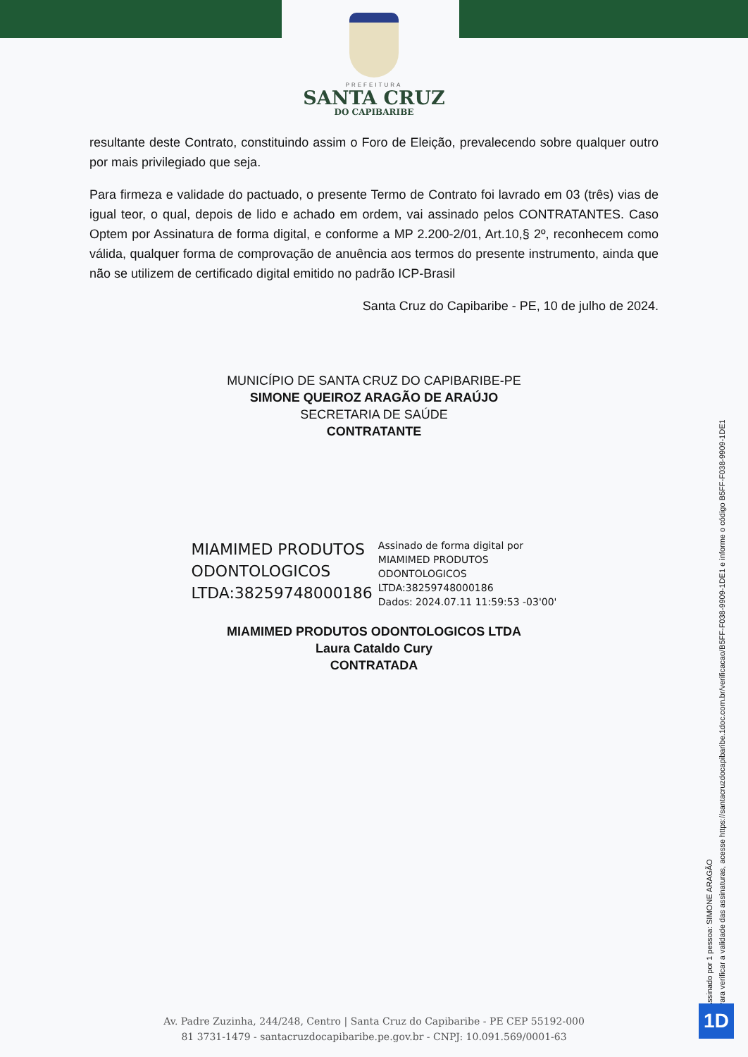PREFEITURA
SANTA CRUZ
DO CAPIBARIBE
resultante deste Contrato, constituindo assim o Foro de Eleição, prevalecendo sobre qualquer outro por mais privilegiado que seja.
Para firmeza e validade do pactuado, o presente Termo de Contrato foi lavrado em 03 (três) vias de igual teor, o qual, depois de lido e achado em ordem, vai assinado pelos CONTRATANTES. Caso Optem por Assinatura de forma digital, e conforme a MP 2.200-2/01, Art.10,§ 2º, reconhecem como válida, qualquer forma de comprovação de anuência aos termos do presente instrumento, ainda que não se utilizem de certificado digital emitido no padrão ICP-Brasil
Santa Cruz do Capibaribe - PE, 10 de julho de 2024.
MUNICÍPIO DE SANTA CRUZ DO CAPIBARIBE-PE
SIMONE QUEIROZ ARAGÃO DE ARAÚJO
SECRETARIA DE SAÚDE
CONTRATANTE
MIAMIMED PRODUTOS
ODONTOLOGICOS
LTDA:38259748000186
Assinado de forma digital por
MIAMIMED PRODUTOS
ODONTOLOGICOS
LTDA:38259748000186
Dados: 2024.07.11 11:59:53 -03'00'
MIAMIMED PRODUTOS ODONTOLOGICOS LTDA
Laura Cataldo Cury
CONTRATADA
Assinado por 1 pessoa: SIMONE ARAGÃO
Para verificar a validade das assinaturas, acesse https://santacruzdocapibaribe.1doc.com.br/verificacao/B5FF-F038-9909-1DE1 e informe o código B5FF-F038-9909-1DE1
Av. Padre Zuzinha, 244/248, Centro | Santa Cruz do Capibaribe - PE CEP 55192-000
81 3731-1479 - santacruzdocapibaribe.pe.gov.br - CNPJ: 10.091.569/0001-63
1D